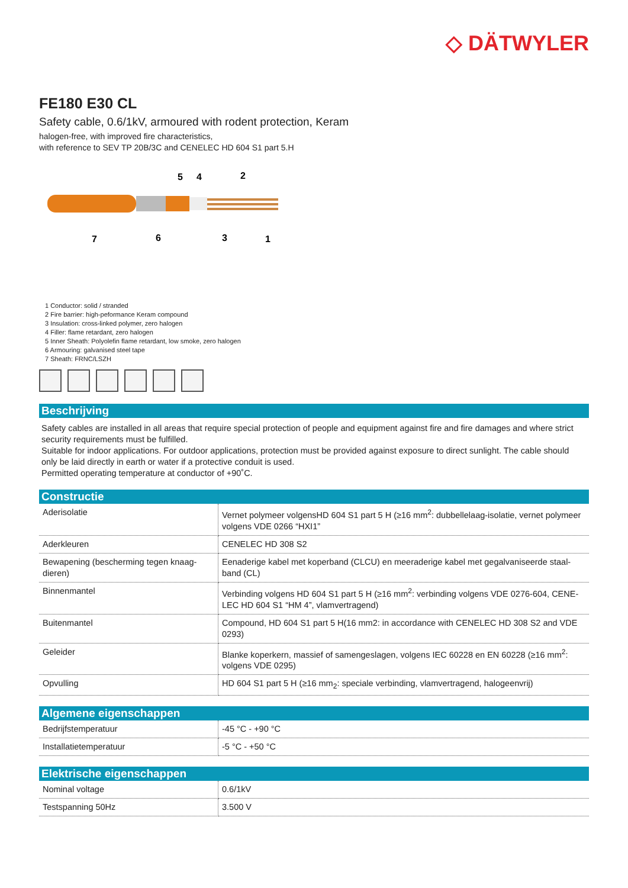◇ DÄTWYLER
FE180 E30 CL
Safety cable, 0.6/1kV, armoured with rodent protection, Keram
halogen-free, with improved fire characteristics,
with reference to SEV TP 20B/3C and CENELEC HD 604 S1 part 5.H
5
4
2
7
6
3
1
1 Conductor: solid / stranded
2 Fire barrier: high-peformance Keram compound
3 Insulation: cross-linked polymer, zero halogen
4 Filler: flame retardant, zero halogen
5 Inner Sheath: Polyolefin flame retardant, low smoke, zero halogen
6 Armouring: galvanised steel tape
7 Sheath: FRNC/LSZH
Beschrijving
Safety cables are installed in all areas that require special protection of people and equipment against fire and fire damages and where strict security requirements must be fulfilled.
Suitable for indoor applications. For outdoor applications, protection must be provided against exposure to direct sunlight. The cable should only be laid directly in earth or water if a protective conduit is used.
Permitted operating temperature at conductor of +90˚C.
Constructie
| Aderisolatie | Vernet polymeer volgensHD 604 S1 part 5 H (≥16 mm<sup>2</sup>: dubbellelaag-isolatie, vernet polymeer volgens VDE 0266 “HXI1” |
| Aderkleuren | CENELEC HD 308 S2 |
| Bewapening (bescherming tegen knaag-dieren) | Eenaderige kabel met koperband (CLCU) en meeraderige kabel met gegalvaniseerde staal-band (CL) |
| Binnenmantel | Verbinding volgens HD 604 S1 part 5 H (≥16 mm<sup>2</sup>: verbinding volgens VDE 0276-604, CENE-LEC HD 604 S1 “HM 4”, vlamvertragend) |
| Buitenmantel | Compound, HD 604 S1 part 5 H(16 mm2: in accordance with CENELEC HD 308 S2 and VDE 0293) |
| Geleider | Blanke koperkern, massief of samengeslagen, volgens IEC 60228 en EN 60228 (≥16 mm<sup>2</sup>: volgens VDE 0295) |
| Opvulling | HD 604 S1 part 5 H (≥16 mm<sub>2</sub>: speciale verbinding, vlamvertragend, halogeenvrij) |
Algemene eigenschappen
| Bedrijfstemperatuur | -45 °C - +90 °C |
| Installatietemperatuur | -5 °C - +50 °C |
Elektrische eigenschappen
| Nominal voltage | 0.6/1kV |
| Testspanning 50Hz | 3.500 V |